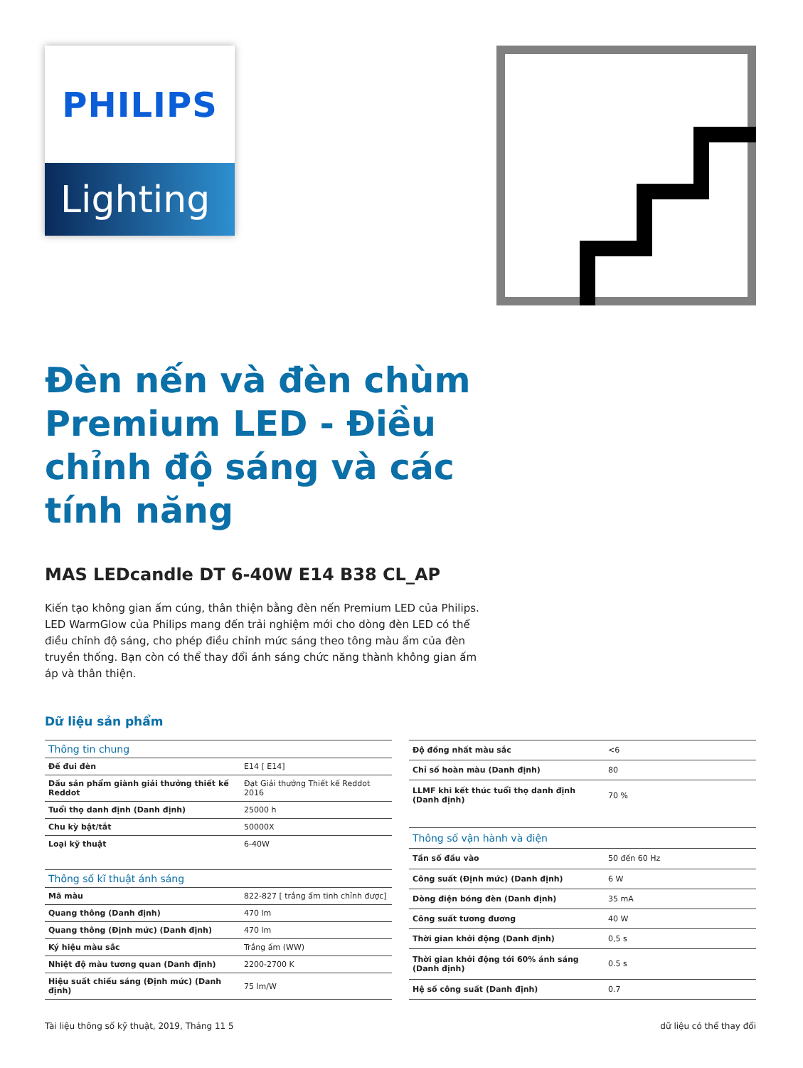PHILIPS
Lighting
Đèn nến và đèn chùm Premium LED - Điều chỉnh độ sáng và các tính năng
MAS LEDcandle DT 6-40W E14 B38 CL_AP
Kiến tạo không gian ấm cúng, thân thiện bằng đèn nến Premium LED của Philips. LED WarmGlow của Philips mang đến trải nghiệm mới cho dòng đèn LED có thể điều chỉnh độ sáng, cho phép điều chỉnh mức sáng theo tông màu ấm của đèn truyền thống. Bạn còn có thể thay đổi ánh sáng chức năng thành không gian ấm áp và thân thiện.
Dữ liệu sản phẩm
| Thông tin chung | |
| --- | --- |
| Đế đui đèn | E14 [ E14] |
| Dấu sản phẩm giành giải thưởng thiết kế Reddot | Đạt Giải thưởng Thiết kế Reddot 2016 |
| Tuổi thọ danh định (Danh định) | 25000 h |
| Chu kỳ bật/tắt | 50000X |
| Loại kỹ thuật | 6-40W |
| Thông số kĩ thuật ánh sáng | |
| Mã màu | 822-827 [ trắng ấm tinh chỉnh được] |
| Quang thông (Danh định) | 470 lm |
| Quang thông (Định mức) (Danh định) | 470 lm |
| Ký hiệu màu sắc | Trắng ấm (WW) |
| Nhiệt độ màu tương quan (Danh định) | 2200-2700 K |
| Hiệu suất chiếu sáng (Định mức) (Danh định) | 75 lm/W |
| Độ đồng nhất màu sắc | <6 |
| Chỉ số hoàn màu (Danh định) | 80 |
| LLMF khi kết thúc tuổi thọ danh định (Danh định) | 70 % |
| Thông số vận hành và điện | |
| Tần số đầu vào | 50 đến 60 Hz |
| Công suất (Định mức) (Danh định) | 6 W |
| Dòng điện bóng đèn (Danh định) | 35 mA |
| Công suất tương đương | 40 W |
| Thời gian khởi động (Danh định) | 0,5 s |
| Thời gian khởi động tới 60% ánh sáng (Danh định) | 0.5 s |
| Hệ số công suất (Danh định) | 0.7 |
Tài liệu thông số kỹ thuật, 2019, Tháng 11 5 dữ liệu có thể thay đổi